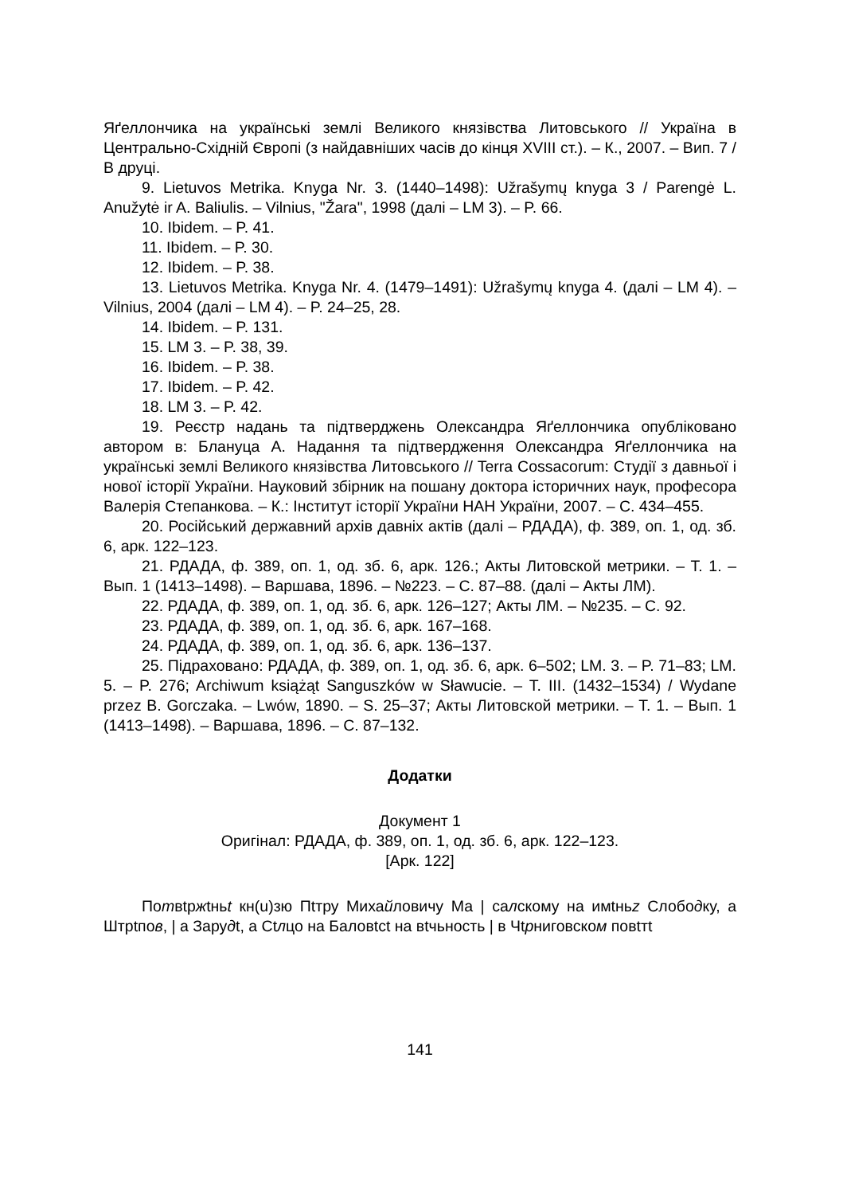Яґеллончика на українські землі Великого князівства Литовського // Україна в Центрально-Східній Європі (з найдавніших часів до кінця XVIII ст.). – К., 2007. – Вип. 7 / В друці.
9. Lietuvos Metrika. Knyga Nr. 3. (1440–1498): Užrašymų knyga 3 / Parengė L. Anužytė ir A. Baliulis. – Vilnius, "Žara", 1998 (далі – LM 3). – P. 66.
10. Ibidem. – P. 41.
11. Ibidem. – P. 30.
12. Ibidem. – P. 38.
13. Lietuvos Metrika. Knyga Nr. 4. (1479–1491): Užrašymų knyga 4. (далі – LM 4). – Vilnius, 2004 (далі – LM 4). – P. 24–25, 28.
14. Ibidem. – P. 131.
15. LM 3. – P. 38, 39.
16. Ibidem. – P. 38.
17. Ibidem. – P. 42.
18. LM 3. – P. 42.
19. Реєстр надань та підтверджень Олександра Яґеллончика опубліковано автором в: Блануца А. Надання та підтвердження Олександра Яґеллончика на українські землі Великого князівства Литовського // Terra Cossacorum: Студії з давньої і нової історії України. Науковий збірник на пошану доктора історичних наук, професора Валерія Степанкова. – К.: Інститут історії України НАН України, 2007. – С. 434–455.
20. Російський державний архів давніх актів (далі – РДАДА), ф. 389, оп. 1, од. зб. 6, арк. 122–123.
21. РДАДА, ф. 389, оп. 1, од. зб. 6, арк. 126.; Акты Литовской метрики. – Т. 1. – Вып. 1 (1413–1498). – Варшава, 1896. – №223. – С. 87–88. (далі – Акты ЛМ).
22. РДАДА, ф. 389, оп. 1, од. зб. 6, арк. 126–127; Акты ЛМ. – №235. – С. 92.
23. РДАДА, ф. 389, оп. 1, од. зб. 6, арк. 167–168.
24. РДАДА, ф. 389, оп. 1, од. зб. 6, арк. 136–137.
25. Підраховано: РДАДА, ф. 389, оп. 1, од. зб. 6, арк. 6–502; LM. 3. – P. 71–83; LM. 5. – P. 276; Archiwum książąt Sanguszków w Sławucie. – T. III. (1432–1534) / Wydane przez B. Gorczaka. – Lwów, 1890. – S. 25–37; Акты Литовской метрики. – Т. 1. – Вып. 1 (1413–1498). – Варшава, 1896. – С. 87–132.
Додатки
Документ 1
Оригінал: РДАДА, ф. 389, оп. 1, од. зб. 6, арк. 122–123.
[Арк. 122]
Потвtржtньt кн(u)зю Пtтру Михайловичу Ма | салскому на имtньz Слободку, а Штрtпов, | а Зарудt, а Сtлцо на Баловtсt на вtчьность | в Чtрниговском повtтt
141